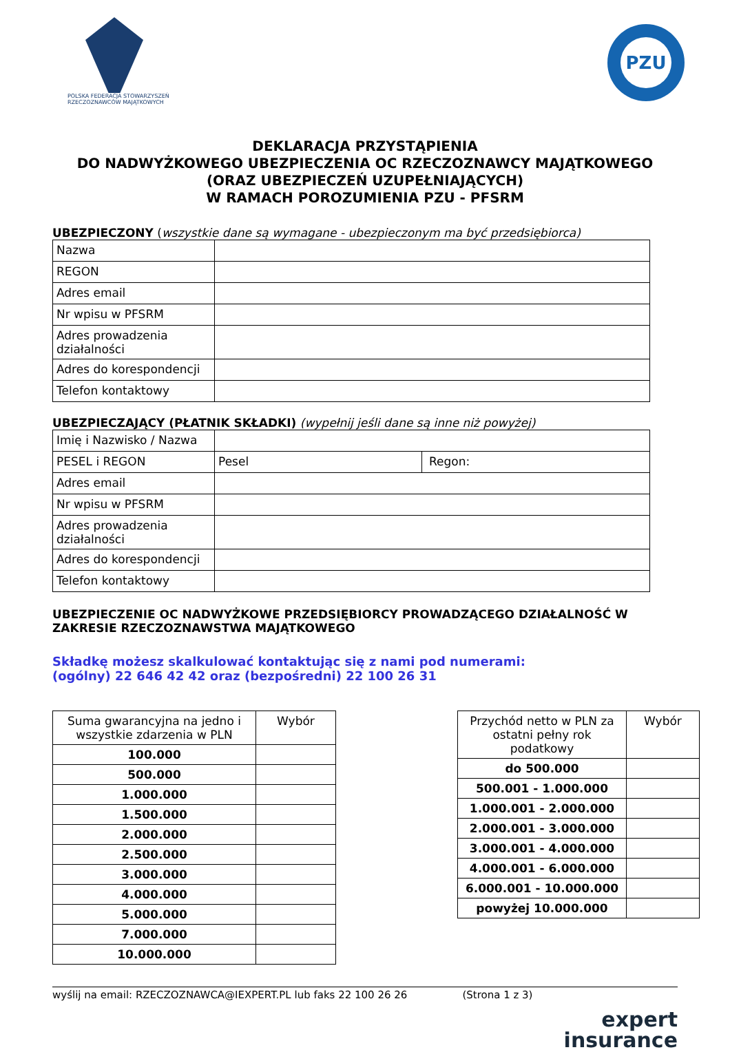POLSKA FEDERACJA STOWARZYSZEŃ RZECZOZNAWCÓW MAJĄTKOWYCH
PZU
DEKLARACJA PRZYSTĄPIENIA
DO NADWYŻKOWEGO UBEZPIECZENIA OC RZECZOZNAWCY MAJĄTKOWEGO
(ORAZ UBEZPIECZEŃ UZUPEŁNIAJĄCYCH)
W RAMACH POROZUMIENIA PZU - PFSRM
UBEZPIECZONY (wszystkie dane są wymagane - ubezpieczonym ma być przedsiębiorca)
| Nazwa | |
| REGON | |
| Adres email | |
| Nr wpisu w PFSRM | |
| Adres prowadzenia działalności | |
| Adres do korespondencji | |
| Telefon kontaktowy | |
UBEZPIECZAJĄCY (PŁATNIK SKŁADKI) (wypełnij jeśli dane są inne niż powyżej)
| Imię i Nazwisko / Nazwa | | |
| PESEL i REGON | Pesel | Regon: |
| Adres email | | |
| Nr wpisu w PFSRM | | |
| Adres prowadzenia działalności | | |
| Adres do korespondencji | | |
| Telefon kontaktowy | | |
UBEZPIECZENIE OC NADWYŻKOWE PRZEDSIĘBIORCY PROWADZĄCEGO DZIAŁALNOŚĆ W ZAKRESIE RZECZOZNAWSTWA MAJĄTKOWEGO
Składkę możesz skalkulować kontaktując się z nami pod numerami:
(ogólny) 22 646 42 42 oraz (bezpośredni) 22 100 26 31
| Suma gwarancyjna na jedno i wszystkie zdarzenia w PLN | Wybór |
| 100.000 | |
| 500.000 | |
| 1.000.000 | |
| 1.500.000 | |
| 2.000.000 | |
| 2.500.000 | |
| 3.000.000 | |
| 4.000.000 | |
| 5.000.000 | |
| 7.000.000 | |
| 10.000.000 | |
| Przychód netto w PLN za ostatni pełny rok podatkowy | Wybór |
| do 500.000 | |
| 500.001 - 1.000.000 | |
| 1.000.001 - 2.000.000 | |
| 2.000.001 - 3.000.000 | |
| 3.000.001 - 4.000.000 | |
| 4.000.001 - 6.000.000 | |
| 6.000.001 - 10.000.000 | |
| powyżej 10.000.000 | |
wyślij na email: RZECZOZNAWCA@IEXPERT.PL lub faks 22 100 26 26 (Strona 1 z 3)
expert
insurance